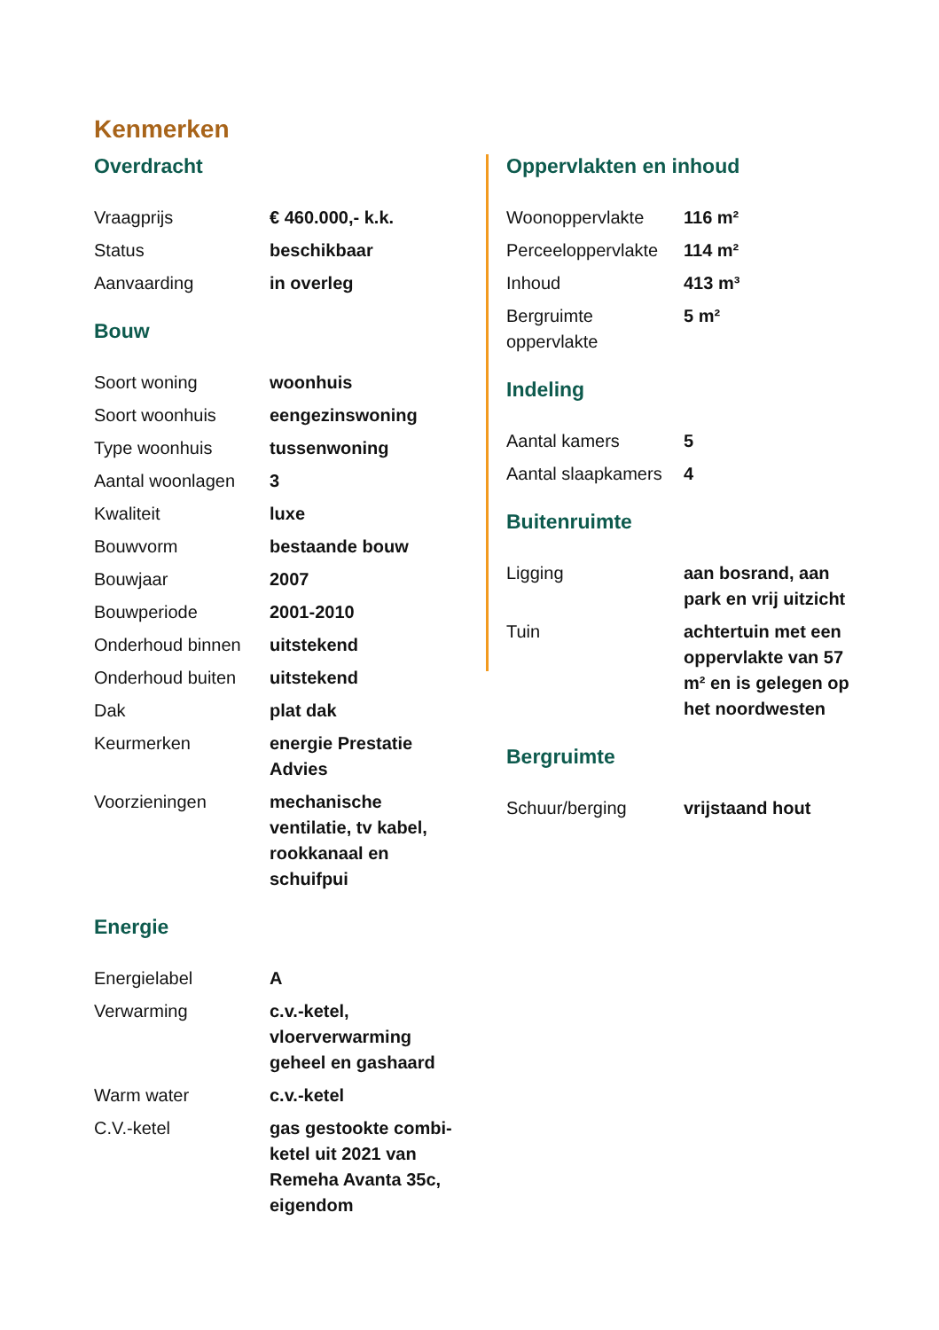Kenmerken
Overdracht
| Vraagprijs | € 460.000,- k.k. |
| Status | beschikbaar |
| Aanvaarding | in overleg |
Bouw
| Soort woning | woonhuis |
| Soort woonhuis | eengezinswoning |
| Type woonhuis | tussenwoning |
| Aantal woonlagen | 3 |
| Kwaliteit | luxe |
| Bouwvorm | bestaande bouw |
| Bouwjaar | 2007 |
| Bouwperiode | 2001-2010 |
| Onderhoud binnen | uitstekend |
| Onderhoud buiten | uitstekend |
| Dak | plat dak |
| Keurmerken | energie Prestatie Advies |
| Voorzieningen | mechanische ventilatie, tv kabel, rookkanaal en schuifpui |
Energie
| Energielabel | A |
| Verwarming | c.v.-ketel, vloerverwarming geheel en gashaard |
| Warm water | c.v.-ketel |
| C.V.-ketel | gas gestookte combi-ketel uit 2021 van Remeha Avanta 35c, eigendom |
Oppervlakten en inhoud
| Woonoppervlakte | 116 m² |
| Perceeloppervlakte | 114 m² |
| Inhoud | 413 m³ |
| Bergruimte oppervlakte | 5 m² |
Indeling
| Aantal kamers | 5 |
| Aantal slaapkamers | 4 |
Buitenruimte
| Ligging | aan bosrand, aan park en vrij uitzicht |
| Tuin | achtertuin met een oppervlakte van 57 m² en is gelegen op het noordwesten |
Bergruimte
| Schuur/berging | vrijstaand hout |